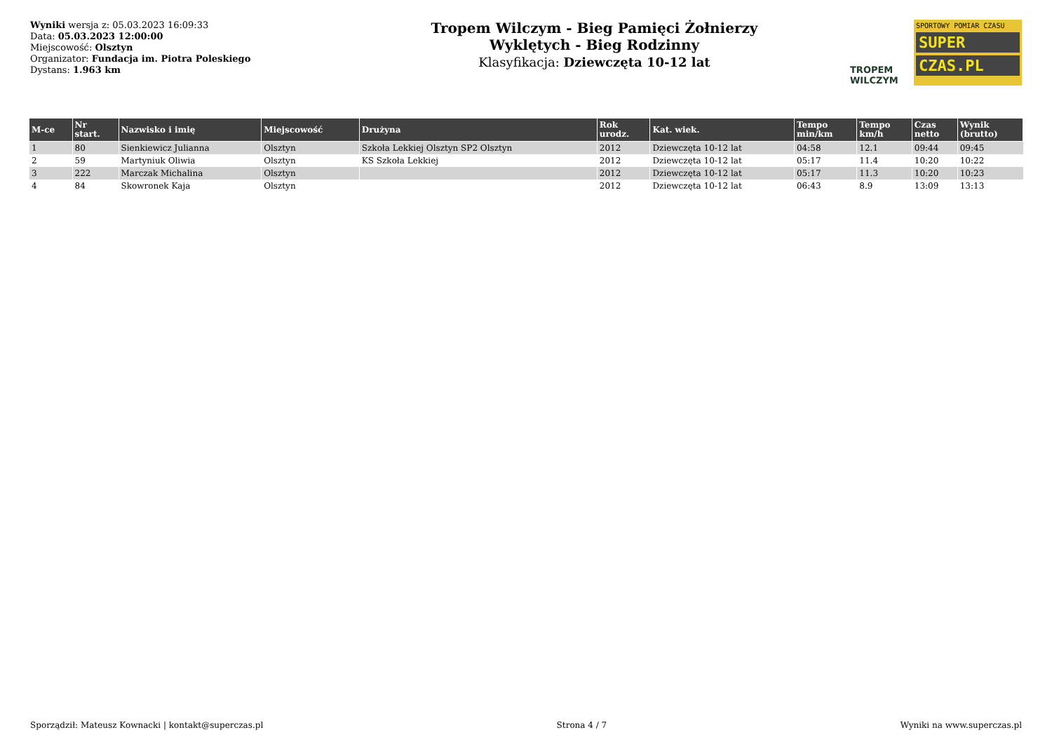Wyniki wersja z: 05.03.2023 16:09:33
Data: 05.03.2023 12:00:00
Miejscowość: Olsztyn
Organizator: Fundacja im. Piotra Poleskiego
Dystans: 1.963 km
Tropem Wilczym - Bieg Pamięci Żołnierzy
Wyklętych - Bieg Rodzinny
Klasyfikacja: Dziewczęta 10-12 lat
TROPEM
WILCZYM
SPORTOWY POMIAR CZASU
SUPER
CZAS.PL
| M-ce | Nr start. | Nazwisko i imię | Miejscowość | Drużyna | Rok urodz. | Kat. wiek. | Tempo min/km | Tempo km/h | Czas netto | Wynik (brutto) |
| --- | --- | --- | --- | --- | --- | --- | --- | --- | --- | --- |
| 1 | 80 | Sienkiewicz Julianna | Olsztyn | Szkoła Lekkiej Olsztyn SP2 Olsztyn | 2012 | Dziewczęta 10-12 lat | 04:58 | 12.1 | 09:44 | 09:45 |
| 2 | 59 | Martyniuk Oliwia | Olsztyn | KS Szkoła Lekkiej | 2012 | Dziewczęta 10-12 lat | 05:17 | 11.4 | 10:20 | 10:22 |
| 3 | 222 | Marczak Michalina | Olsztyn | | 2012 | Dziewczęta 10-12 lat | 05:17 | 11.3 | 10:20 | 10:23 |
| 4 | 84 | Skowronek Kaja | Olsztyn | | 2012 | Dziewczęta 10-12 lat | 06:43 | 8.9 | 13:09 | 13:13 |
Sporządził: Mateusz Kownacki | kontakt@superczas.pl Strona 4 / 7 Wyniki na www.superczas.pl